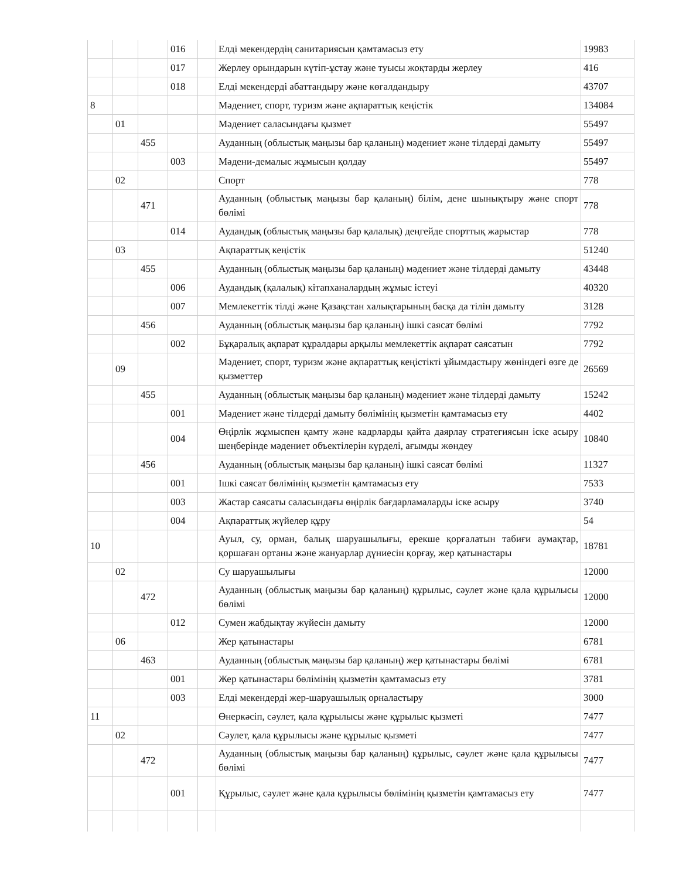| | | | 016 | | Елді мекендердің санитариясын қамтамасыз ету | 19983 |
| | | | 017 | | Жерлеу орындарын күтіп-ұстау және туысы жоқтарды жерлеу | 416 |
| | | | 018 | | Елді мекендерді абаттандыру және көгалдандыру | 43707 |
| 8 | | | | | Мәдениет, спорт, туризм және ақпараттық кеңістік | 134084 |
| | 01 | | | | Мәдениет саласындағы қызмет | 55497 |
| | | 455 | | | Ауданның (облыстық маңызы бар қаланың) мәдениет және тілдерді дамыту | 55497 |
| | | | 003 | | Мәдени-демалыс жұмысын қолдау | 55497 |
| | 02 | | | | Спорт | 778 |
| | | 471 | | | Ауданның (облыстық маңызы бар қаланың) білім, дене шынықтыру және спорт бөлімі | 778 |
| | | | 014 | | Аудандық (облыстық маңызы бар қалалық) деңгейде спорттық жарыстар | 778 |
| | 03 | | | | Ақпараттық кеңістік | 51240 |
| | | 455 | | | Ауданның (облыстық маңызы бар қаланың) мәдениет және тілдерді дамыту | 43448 |
| | | | 006 | | Аудандық (қалалық) кітапханалардың жұмыс істеуі | 40320 |
| | | | 007 | | Мемлекеттік тілді және Қазақстан халықтарының басқа да тілін дамыту | 3128 |
| | | 456 | | | Ауданның (облыстық маңызы бар қаланың) ішкі саясат бөлімі | 7792 |
| | | | 002 | | Бұқаралық ақпарат құралдары арқылы мемлекеттік ақпарат саясатын | 7792 |
| | 09 | | | | Мәдениет, спорт, туризм және ақпараттық кеңістікті ұйымдастыру жөніндегі өзге де қызметтер | 26569 |
| | | 455 | | | Ауданның (облыстық маңызы бар қаланың) мәдениет және тілдерді дамыту | 15242 |
| | | | 001 | | Мәдениет және тілдерді дамыту бөлімінің қызметін қамтамасыз ету | 4402 |
| | | | 004 | | Өңірлік жұмыспен қамту және кадрларды қайта даярлау стратегиясын іске асыру шеңберінде мәдениет объектілерін күрделі, ағымды жөндеу | 10840 |
| | | 456 | | | Ауданның (облыстық маңызы бар қаланың) ішкі саясат бөлімі | 11327 |
| | | | 001 | | Ішкі саясат бөлімінің қызметін қамтамасыз ету | 7533 |
| | | | 003 | | Жастар саясаты саласындағы өңірлік бағдарламаларды іске асыру | 3740 |
| | | | 004 | | Ақпараттық жүйелер құру | 54 |
| 10 | | | | | Ауыл, су, орман, балық шаруашылығы, ерекше қорғалатын табиғи аумақтар, қоршаған ортаны және жануарлар дүниесін қорғау, жер қатынастары | 18781 |
| | 02 | | | | Су шаруашылығы | 12000 |
| | | 472 | | | Ауданның (облыстық маңызы бар қаланың) құрылыс, сәулет және қала құрылысы бөлімі | 12000 |
| | | | 012 | | Сумен жабдықтау жүйесін дамыту | 12000 |
| | 06 | | | | Жер қатынастары | 6781 |
| | | 463 | | | Ауданның (облыстық маңызы бар қаланың) жер қатынастары бөлімі | 6781 |
| | | | 001 | | Жер қатынастары бөлімінің қызметін қамтамасыз ету | 3781 |
| | | | 003 | | Елді мекендерді жер-шаруашылық орналастыру | 3000 |
| 11 | | | | | Өнеркәсіп, сәулет, қала құрылысы және құрылыс қызметі | 7477 |
| | 02 | | | | Сәулет, қала құрылысы және құрылыс қызметі | 7477 |
| | | 472 | | | Ауданның (облыстық маңызы бар қаланың) құрылыс, сәулет және қала құрылысы бөлімі | 7477 |
| | | | 001 | | Құрылыс, сәулет және қала құрылысы бөлімінің қызметін қамтамасыз ету | 7477 |